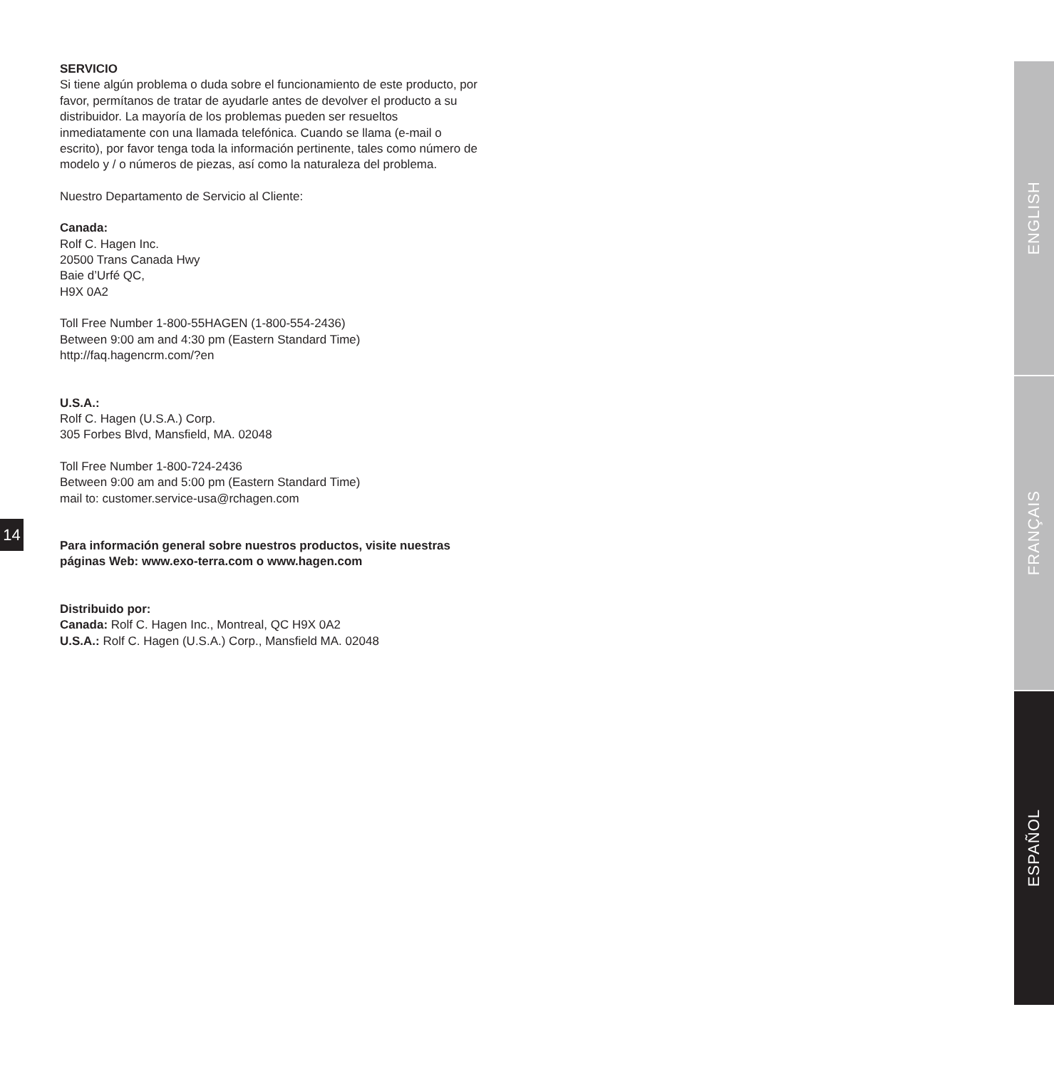SERVICIO
Si tiene algún problema o duda sobre el funcionamiento de este producto, por favor, permítanos de tratar de ayudarle antes de devolver el producto a su distribuidor. La mayoría de los problemas pueden ser resueltos inmediatamente con una llamada telefónica. Cuando se llama (e-mail o escrito), por favor tenga toda la información pertinente, tales como número de modelo y / o números de piezas, así como la naturaleza del problema.
Nuestro Departamento de Servicio al Cliente:
Canada:
Rolf C. Hagen Inc.
20500 Trans Canada Hwy
Baie d’Urfé QC,
H9X 0A2
Toll Free Number 1-800-55HAGEN (1-800-554-2436)
Between 9:00 am and 4:30 pm (Eastern Standard Time)
http://faq.hagencrm.com/?en
U.S.A.:
Rolf C. Hagen (U.S.A.) Corp.
305 Forbes Blvd, Mansfield, MA. 02048
Toll Free Number 1-800-724-2436
Between 9:00 am and 5:00 pm (Eastern Standard Time)
mail to: customer.service-usa@rchagen.com
Para información general sobre nuestros productos, visite nuestras páginas Web: www.exo-terra.com o www.hagen.com
Distribuido por:
Canada: Rolf C. Hagen Inc., Montreal, QC H9X 0A2
U.S.A.: Rolf C. Hagen (U.S.A.) Corp., Mansfield MA. 02048
14
ENGLISH
FRANÇAIS
ESPAÑOL